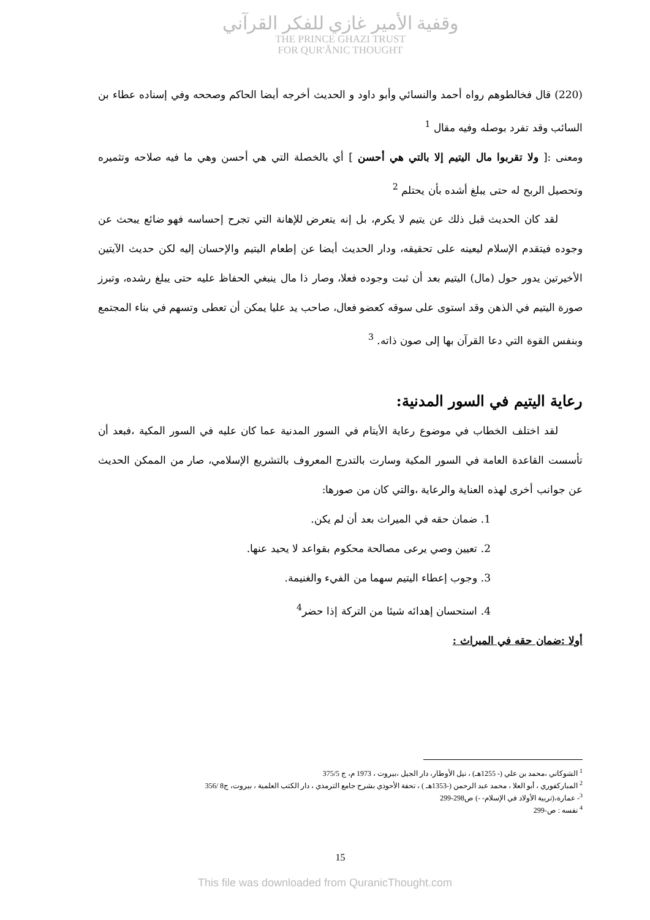وقفية الأمير غازي للفكر القرآني
THE PRINCE GHAZI TRUST
FOR QUR'ĀNIC THOUGHT
(220) قال فخالطوهم رواه أحمد والنسائي وأبو داود و الحديث أخرجه أيضا الحاكم وصححه وفي إسناده عطاء بن السائب وقد تفرد بوصله وفيه مقال <sup>1</sup>
ومعنى :[ ولا تقربوا مال اليتيم إلا بالتي هي أحسن ] أي بالخصلة التي هي أحسن وهي ما فيه صلاحه وتثميره وتحصيل الربح له حتى يبلغ أشده بأن يحتلم <sup>2</sup>
لقد كان الحديث قبل ذلك عن يتيم لا يكرم، بل إنه يتعرض للإهانة التي تجرح إحساسه فهو ضائع يبحث عن وجوده فيتقدم الإسلام ليعينه على تحقيقه، ودار الحديث أيضا عن إطعام اليتيم والإحسان إليه لكن حديث الآيتين الأخيرتين يدور حول (مال) اليتيم بعد أن ثبت وجوده فعلا، وصار ذا مال ينبغي الحفاظ عليه حتى يبلغ رشده، وتبرز صورة اليتيم في الذهن وقد استوى على سوقه كعضو فعال، صاحب يد عليا يمكن أن تعطى وتسهم في بناء المجتمع وبنفس القوة التي دعا القرآن بها إلى صون ذاته. <sup>3</sup>
رعاية اليتيم في السور المدنية:
لقد اختلف الخطاب في موضوع رعاية الأيتام في السور المدنية عما كان عليه في السور المكية ،فبعد أن تأسست القاعدة العامة في السور المكية وسارت بالتدرج المعروف بالتشريع الإسلامي، صار من الممكن الحديث عن جوانب أخرى لهذه العناية والرعاية ،والتي كان من صورها:
1. ضمان حقه في الميراث بعد أن لم يكن.
2. تعيين وصي يرعى مصالحة محكوم بقواعد لا يحيد عنها.
3. وجوب إعطاء اليتيم سهما من الفيء والغنيمة.
4. استحسان إهدائه شيئا من التركة إذا حضر<sup>4</sup>
أولا :ضمان حقه في الميراث :
<sup>1</sup> الشوكاني ،محمد بن علي (- 1255هـ) ، نيل الأوطار، دار الجيل ،بيروت ، 1973 م، ج 375/5
<sup>2</sup> المباركفوري ، أبو العلا ، محمد عبد الرحمن (-1353هـ ) ، تحفة الأحوذي بشرح جامع الترمذي ، دار الكتب العلمية ، بيروت، ج8 /356
<sup>3</sup>- عمارة،(تربية الأولاد في الإسلام- -) ص298-299
<sup>4</sup> نفسه : ص-299
15
This file was downloaded from QuranicThought.com